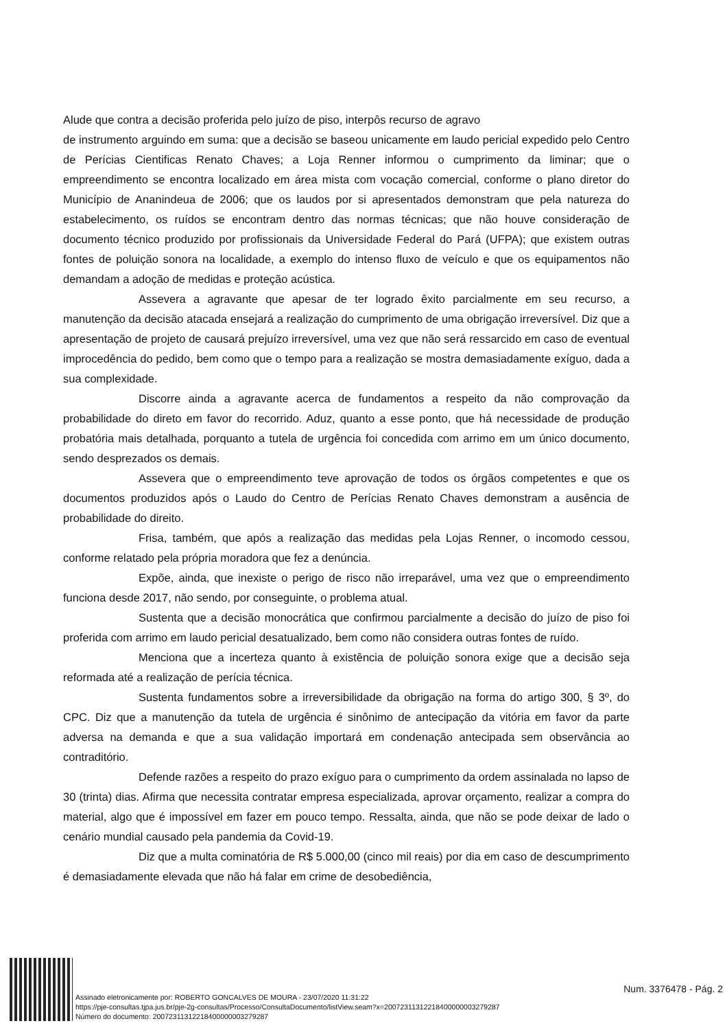Alude que contra a decisão proferida pelo juízo de piso, interpôs recurso de agravo
de instrumento arguindo em suma: que a decisão se baseou unicamente em laudo pericial expedido pelo Centro de Perícias Cientificas Renato Chaves; a Loja Renner informou o cumprimento da liminar; que o empreendimento se encontra localizado em área mista com vocação comercial, conforme o plano diretor do Município de Ananindeua de 2006; que os laudos por si apresentados demonstram que pela natureza do estabelecimento, os ruídos se encontram dentro das normas técnicas; que não houve consideração de documento técnico produzido por profissionais da Universidade Federal do Pará (UFPA); que existem outras fontes de poluição sonora na localidade, a exemplo do intenso fluxo de veículo e que os equipamentos não demandam a adoção de medidas e proteção acústica.
Assevera a agravante que apesar de ter logrado êxito parcialmente em seu recurso, a manutenção da decisão atacada ensejará a realização do cumprimento de uma obrigação irreversível. Diz que a apresentação de projeto de causará prejuízo irreversível, uma vez que não será ressarcido em caso de eventual improcedência do pedido, bem como que o tempo para a realização se mostra demasiadamente exíguo, dada a sua complexidade.
Discorre ainda a agravante acerca de fundamentos a respeito da não comprovação da probabilidade do direto em favor do recorrido. Aduz, quanto a esse ponto, que há necessidade de produção probatória mais detalhada, porquanto a tutela de urgência foi concedida com arrimo em um único documento, sendo desprezados os demais.
Assevera que o empreendimento teve aprovação de todos os órgãos competentes e que os documentos produzidos após o Laudo do Centro de Perícias Renato Chaves demonstram a ausência de probabilidade do direito.
Frisa, também, que após a realização das medidas pela Lojas Renner, o incomodo cessou, conforme relatado pela própria moradora que fez a denúncia.
Expõe, ainda, que inexiste o perigo de risco não irreparável, uma vez que o empreendimento funciona desde 2017, não sendo, por conseguinte, o problema atual.
Sustenta que a decisão monocrática que confirmou parcialmente a decisão do juízo de piso foi proferida com arrimo em laudo pericial desatualizado, bem como não considera outras fontes de ruído.
Menciona que a incerteza quanto à existência de poluição sonora exige que a decisão seja reformada até a realização de perícia técnica.
Sustenta fundamentos sobre a irreversibilidade da obrigação na forma do artigo 300, § 3º, do CPC. Diz que a manutenção da tutela de urgência é sinônimo de antecipação da vitória em favor da parte adversa na demanda e que a sua validação importará em condenação antecipada sem observância ao contraditório.
Defende razões a respeito do prazo exíguo para o cumprimento da ordem assinalada no lapso de 30 (trinta) dias. Afirma que necessita contratar empresa especializada, aprovar orçamento, realizar a compra do material, algo que é impossível em fazer em pouco tempo. Ressalta, ainda, que não se pode deixar de lado o cenário mundial causado pela pandemia da Covid-19.
Diz que a multa cominatória de R$ 5.000,00 (cinco mil reais) por dia em caso de descumprimento é demasiadamente elevada que não há falar em crime de desobediência,
Assinado eletronicamente por: ROBERTO GONCALVES DE MOURA - 23/07/2020 11:31:22
https://pje-consultas.tjpa.jus.br/pje-2g-consultas/Processo/ConsultaDocumento/listView.seam?x=20072311312218400000003279287
Número do documento: 20072311312218400000003279287
Num. 3376478 - Pág. 2